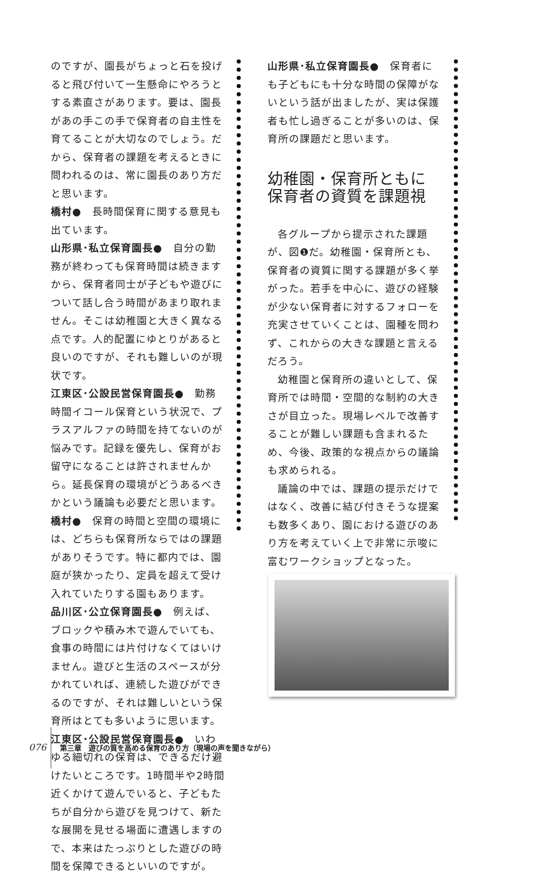のですが、園長がちょっと石を投げると飛び付いて一生懸命にやろうとする素直さがあります。要は、園長があの手この手で保育者の自主性を育てることが大切なのでしょう。だから、保育者の課題を考えるときに問われるのは、常に園長のあり方だと思います。
橋村●　長時間保育に関する意見も出ています。
山形県･私立保育園長●　自分の勤務が終わっても保育時間は続きますから、保育者同士が子どもや遊びについて話し合う時間があまり取れません。そこは幼稚園と大きく異なる点です。人的配置にゆとりがあると良いのですが、それも難しいのが現状です。
江東区･公設民営保育園長●　勤務時間イコール保育という状況で、プラスアルファの時間を持てないのが悩みです。記録を優先し、保育がお留守になることは許されませんから。延長保育の環境がどうあるべきかという議論も必要だと思います。
橋村●　保育の時間と空間の環境には、どちらも保育所ならではの課題がありそうです。特に都内では、園庭が狭かったり、定員を超えて受け入れていたりする園もあります。
品川区･公立保育園長●　例えば、ブロックや積み木で遊んでいても、食事の時間には片付けなくてはいけません。遊びと生活のスペースが分かれていれば、連続した遊びができるのですが、それは難しいという保育所はとても多いように思います。
江東区･公設民営保育園長●　いわゆる細切れの保育は、できるだけ避けたいところです。1時間半や2時間近くかけて遊んでいると、子どもたちが自分から遊びを見つけて、新たな展開を見せる場面に遭遇しますので、本来はたっぷりとした遊びの時間を保障できるといいのですが。
山形県･私立保育園長●　保育者にも子どもにも十分な時間の保障がないという話が出ましたが、実は保護者も忙し過ぎることが多いのは、保育所の課題だと思います。
幼稚園・保育所ともに
保育者の資質を課題視
各グループから提示された課題が、図❶だ。幼稚園・保育所とも、保育者の資質に関する課題が多く挙がった。若手を中心に、遊びの経験が少ない保育者に対するフォローを充実させていくことは、園種を問わず、これからの大きな課題と言えるだろう。
幼稚園と保育所の違いとして、保育所では時間・空間的な制約の大きさが目立った。現場レベルで改善することが難しい課題も含まれるため、今後、政策的な視点からの議論も求められる。
議論の中では、課題の提示だけではなく、改善に結び付きそうな提案も数多くあり、園における遊びのあり方を考えていく上で非常に示唆に富むワークショップとなった。
076 第三章　遊びの質を高める保育のあり方（現場の声を聞きながら）